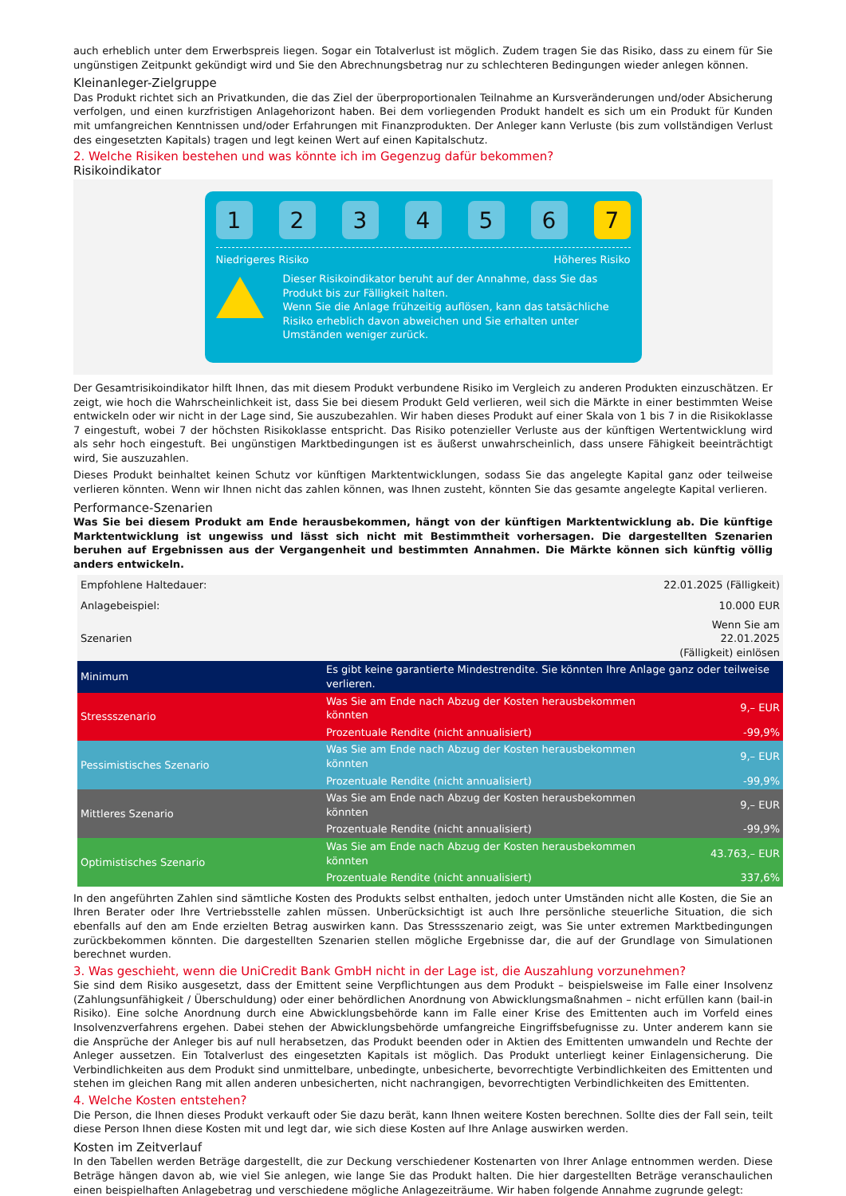auch erheblich unter dem Erwerbspreis liegen. Sogar ein Totalverlust ist möglich. Zudem tragen Sie das Risiko, dass zu einem für Sie ungünstigen Zeitpunkt gekündigt wird und Sie den Abrechnungsbetrag nur zu schlechteren Bedingungen wieder anlegen können.
Kleinanleger-Zielgruppe
Das Produkt richtet sich an Privatkunden, die das Ziel der überproportionalen Teilnahme an Kursveränderungen und/oder Absicherung verfolgen, und einen kurzfristigen Anlagehorizont haben. Bei dem vorliegenden Produkt handelt es sich um ein Produkt für Kunden mit umfangreichen Kenntnissen und/oder Erfahrungen mit Finanzprodukten. Der Anleger kann Verluste (bis zum vollständigen Verlust des eingesetzten Kapitals) tragen und legt keinen Wert auf einen Kapitalschutz.
2. Welche Risiken bestehen und was könnte ich im Gegenzug dafür bekommen?
Risikoindikator
1 2 3 4 5 6 7
Niedrigeres Risiko Höheres Risiko
Dieser Risikoindikator beruht auf der Annahme, dass Sie das Produkt bis zur Fälligkeit halten.
Wenn Sie die Anlage frühzeitig auflösen, kann das tatsächliche Risiko erheblich davon abweichen und Sie erhalten unter Umständen weniger zurück.
Der Gesamtrisikoindikator hilft Ihnen, das mit diesem Produkt verbundene Risiko im Vergleich zu anderen Produkten einzuschätzen. Er zeigt, wie hoch die Wahrscheinlichkeit ist, dass Sie bei diesem Produkt Geld verlieren, weil sich die Märkte in einer bestimmten Weise entwickeln oder wir nicht in der Lage sind, Sie auszubezahlen. Wir haben dieses Produkt auf einer Skala von 1 bis 7 in die Risikoklasse 7 eingestuft, wobei 7 der höchsten Risikoklasse entspricht. Das Risiko potenzieller Verluste aus der künftigen Wertentwicklung wird als sehr hoch eingestuft. Bei ungünstigen Marktbedingungen ist es äußerst unwahrscheinlich, dass unsere Fähigkeit beeinträchtigt wird, Sie auszuzahlen.
Dieses Produkt beinhaltet keinen Schutz vor künftigen Marktentwicklungen, sodass Sie das angelegte Kapital ganz oder teilweise verlieren könnten. Wenn wir Ihnen nicht das zahlen können, was Ihnen zusteht, könnten Sie das gesamte angelegte Kapital verlieren.
Performance-Szenarien
Was Sie bei diesem Produkt am Ende herausbekommen, hängt von der künftigen Marktentwicklung ab. Die künftige Marktentwicklung ist ungewiss und lässt sich nicht mit Bestimmtheit vorhersagen. Die dargestellten Szenarien beruhen auf Ergebnissen aus der Vergangenheit und bestimmten Annahmen. Die Märkte können sich künftig völlig anders entwickeln.
| Empfohlene Haltedauer: | | 22.01.2025 (Fälligkeit) |
| Anlagebeispiel: | | 10.000 EUR |
| Szenarien | | Wenn Sie am 22.01.2025 (Fälligkeit) einlösen |
| Minimum | Es gibt keine garantierte Mindestrendite. Sie könnten Ihre Anlage ganz oder teilweise verlieren. | |
| Stressszenario | Was Sie am Ende nach Abzug der Kosten herausbekommen könnten | 9,– EUR |
| | Prozentuale Rendite (nicht annualisiert) | -99,9% |
| Pessimistisches Szenario | Was Sie am Ende nach Abzug der Kosten herausbekommen könnten | 9,– EUR |
| | Prozentuale Rendite (nicht annualisiert) | -99,9% |
| Mittleres Szenario | Was Sie am Ende nach Abzug der Kosten herausbekommen könnten | 9,– EUR |
| | Prozentuale Rendite (nicht annualisiert) | -99,9% |
| Optimistisches Szenario | Was Sie am Ende nach Abzug der Kosten herausbekommen könnten | 43.763,– EUR |
| | Prozentuale Rendite (nicht annualisiert) | 337,6% |
In den angeführten Zahlen sind sämtliche Kosten des Produkts selbst enthalten, jedoch unter Umständen nicht alle Kosten, die Sie an Ihren Berater oder Ihre Vertriebsstelle zahlen müssen. Unberücksichtigt ist auch Ihre persönliche steuerliche Situation, die sich ebenfalls auf den am Ende erzielten Betrag auswirken kann. Das Stressszenario zeigt, was Sie unter extremen Marktbedingungen zurückbekommen könnten. Die dargestellten Szenarien stellen mögliche Ergebnisse dar, die auf der Grundlage von Simulationen berechnet wurden.
3. Was geschieht, wenn die UniCredit Bank GmbH nicht in der Lage ist, die Auszahlung vorzunehmen?
Sie sind dem Risiko ausgesetzt, dass der Emittent seine Verpflichtungen aus dem Produkt – beispielsweise im Falle einer Insolvenz (Zahlungsunfähigkeit / Überschuldung) oder einer behördlichen Anordnung von Abwicklungsmaßnahmen – nicht erfüllen kann (bail-in Risiko). Eine solche Anordnung durch eine Abwicklungsbehörde kann im Falle einer Krise des Emittenten auch im Vorfeld eines Insolvenzverfahrens ergehen. Dabei stehen der Abwicklungsbehörde umfangreiche Eingriffsbefugnisse zu. Unter anderem kann sie die Ansprüche der Anleger bis auf null herabsetzen, das Produkt beenden oder in Aktien des Emittenten umwandeln und Rechte der Anleger aussetzen. Ein Totalverlust des eingesetzten Kapitals ist möglich. Das Produkt unterliegt keiner Einlagensicherung. Die Verbindlichkeiten aus dem Produkt sind unmittelbare, unbedingte, unbesicherte, bevorrechtigte Verbindlichkeiten des Emittenten und stehen im gleichen Rang mit allen anderen unbesicherten, nicht nachrangigen, bevorrechtigten Verbindlichkeiten des Emittenten.
4. Welche Kosten entstehen?
Die Person, die Ihnen dieses Produkt verkauft oder Sie dazu berät, kann Ihnen weitere Kosten berechnen. Sollte dies der Fall sein, teilt diese Person Ihnen diese Kosten mit und legt dar, wie sich diese Kosten auf Ihre Anlage auswirken werden.
Kosten im Zeitverlauf
In den Tabellen werden Beträge dargestellt, die zur Deckung verschiedener Kostenarten von Ihrer Anlage entnommen werden. Diese Beträge hängen davon ab, wie viel Sie anlegen, wie lange Sie das Produkt halten. Die hier dargestellten Beträge veranschaulichen einen beispielhaften Anlagebetrag und verschiedene mögliche Anlagezeiträume. Wir haben folgende Annahme zugrunde gelegt: